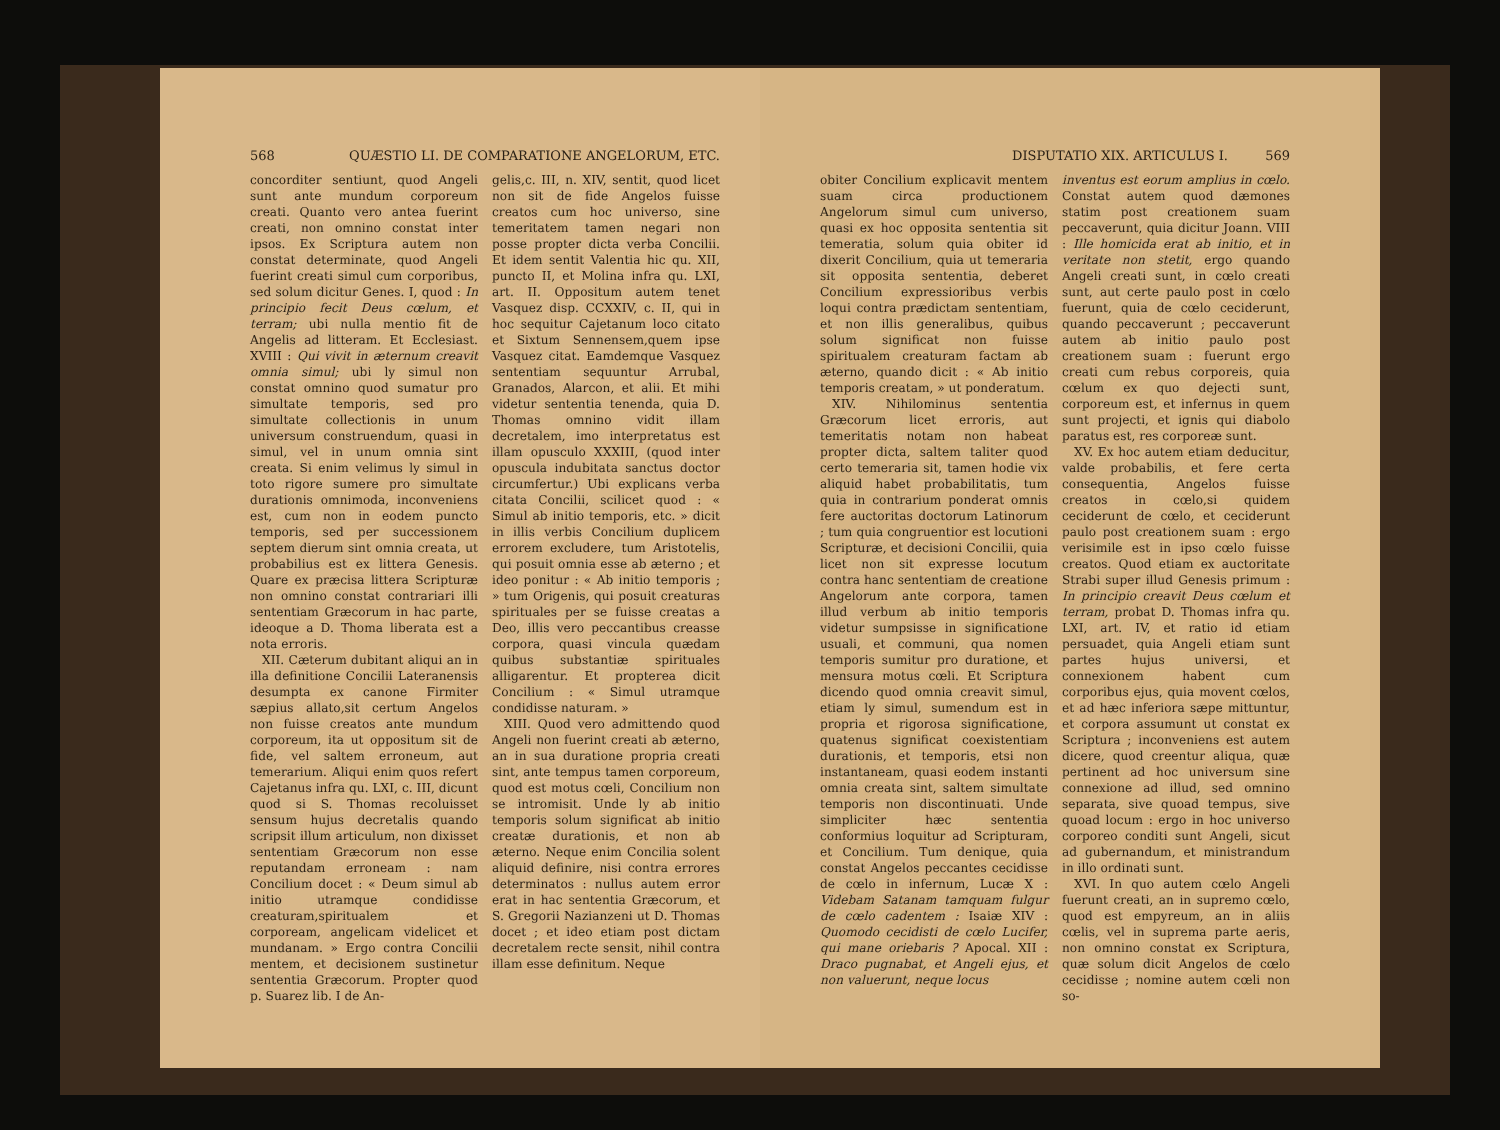568 QUÆSTIO LI. DE COMPARATIONE ANGELORUM, ETC.
concorditer sentiunt, quod Angeli sunt ante mundum corporeum creati. Quanto vero antea fuerint creati, non omnino constat inter ipsos. Ex Scriptura autem non constat determinate, quod Angeli fuerint creati simul cum corporibus, sed solum dicitur Genes. I, quod : In principio fecit Deus cœlum, et terram; ubi nulla mentio fit de Angelis ad litteram. Et Ecclesiast. XVIII : Qui vivit in æternum creavit omnia simul; ubi ly simul non constat omnino quod sumatur pro simultate temporis, sed pro simultate collectionis in unum universum construendum, quasi in simul, vel in unum omnia sint creata. Si enim velimus ly simul in toto rigore sumere pro simultate durationis omnimoda, inconveniens est, cum non in eodem puncto temporis, sed per successionem septem dierum sint omnia creata, ut probabilius est ex littera Genesis. Quare ex præcisa littera Scripturæ non omnino constat contrariari illi sententiam Græcorum in hac parte, ideoque a D. Thoma liberata est a nota erroris.
XII. Cæterum dubitant aliqui an in illa definitione Concilii Lateranensis desumpta ex canone Firmiter sæpius allato,sit certum Angelos non fuisse creatos ante mundum corporeum, ita ut oppositum sit de fide, vel saltem erroneum, aut temerarium. Aliqui enim quos refert Cajetanus infra qu. LXI, c. III, dicunt quod si S. Thomas recoluisset sensum hujus decretalis quando scripsit illum articulum, non dixisset sententiam Græcorum non esse reputandam erroneam : nam Concilium docet : « Deum simul ab initio utramque condidisse creaturam,spiritualem et corpoream, angelicam videlicet et mundanam. » Ergo contra Concilii mentem, et decisionem sustinetur sententia Græcorum. Propter quod p. Suarez lib. I de An-
gelis,c. III, n. XIV, sentit, quod licet non sit de fide Angelos fuisse creatos cum hoc universo, sine temeritatem tamen negari non posse propter dicta verba Concilii. Et idem sentit Valentia hic qu. XII, puncto II, et Molina infra qu. LXI, art. II. Oppositum autem tenet Vasquez disp. CCXXIV, c. II, qui in hoc sequitur Cajetanum loco citato et Sixtum Sennensem,quem ipse Vasquez citat. Eamdemque Vasquez sententiam sequuntur Arrubal, Granados, Alarcon, et alii. Et mihi videtur sententia tenenda, quia D. Thomas omnino vidit illam decretalem, imo interpretatus est illam opusculo XXXIII, (quod inter opuscula indubitata sanctus doctor circumfertur.) Ubi explicans verba citata Concilii, scilicet quod : « Simul ab initio temporis, etc. » dicit in illis verbis Concilium duplicem errorem excludere, tum Aristotelis, qui posuit omnia esse ab æterno ; et ideo ponitur : « Ab initio temporis ; » tum Origenis, qui posuit creaturas spirituales per se fuisse creatas a Deo, illis vero peccantibus creasse corpora, quasi vincula quædam quibus substantiæ spirituales alligarentur. Et propterea dicit Concilium : « Simul utramque condidisse naturam. »
XIII. Quod vero admittendo quod Angeli non fuerint creati ab æterno, an in sua duratione propria creati sint, ante tempus tamen corporeum, quod est motus cœli, Concilium non se intromisit. Unde ly ab initio temporis solum significat ab initio creatæ durationis, et non ab æterno. Neque enim Concilia solent aliquid definire, nisi contra errores determinatos : nullus autem error erat in hac sententia Græcorum, et S. Gregorii Nazianzeni ut D. Thomas docet ; et ideo etiam post dictam decretalem recte sensit, nihil contra illam esse definitum. Neque
DISPUTATIO XIX. ARTICULUS I. 569
obiter Concilium explicavit mentem suam circa productionem Angelorum simul cum universo, quasi ex hoc opposita sententia sit temeratia, solum quia obiter id dixerit Concilium, quia ut temeraria sit opposita sententia, deberet Concilium expressioribus verbis loqui contra prædictam sententiam, et non illis generalibus, quibus solum significat non fuisse spiritualem creaturam factam ab æterno, quando dicit : « Ab initio temporis creatam, » ut ponderatum.
XIV. Nihilominus sententia Græcorum licet erroris, aut temeritatis notam non habeat propter dicta, saltem taliter quod certo temeraria sit, tamen hodie vix aliquid habet probabilitatis, tum quia in contrarium ponderat omnis fere auctoritas doctorum Latinorum ; tum quia congruentior est locutioni Scripturæ, et decisioni Concilii, quia licet non sit expresse locutum contra hanc sententiam de creatione Angelorum ante corpora, tamen illud verbum ab initio temporis videtur sumpsisse in significatione usuali, et communi, qua nomen temporis sumitur pro duratione, et mensura motus cœli. Et Scriptura dicendo quod omnia creavit simul, etiam ly simul, sumendum est in propria et rigorosa significatione, quatenus significat coexistentiam durationis, et temporis, etsi non instantaneam, quasi eodem instanti omnia creata sint, saltem simultate temporis non discontinuati. Unde simpliciter hæc sententia conformius loquitur ad Scripturam, et Concilium. Tum denique, quia constat Angelos peccantes cecidisse de cœlo in infernum, Lucæ X : Videbam Satanam tamquam fulgur de cœlo cadentem : Isaiæ XIV : Quomodo cecidisti de cœlo Lucifer, qui mane oriebaris ? Apocal. XII : Draco pugnabat, et Angeli ejus, et non valuerunt, neque locus
inventus est eorum amplius in cœlo. Constat autem quod dæmones statim post creationem suam peccaverunt, quia dicitur Joann. VIII : Ille homicida erat ab initio, et in veritate non stetit, ergo quando Angeli creati sunt, in cœlo creati sunt, aut certe paulo post in cœlo fuerunt, quia de cœlo ceciderunt, quando peccaverunt ; peccaverunt autem ab initio paulo post creationem suam : fuerunt ergo creati cum rebus corporeis, quia cœlum ex quo dejecti sunt, corporeum est, et infernus in quem sunt projecti, et ignis qui diabolo paratus est, res corporeæ sunt.
XV. Ex hoc autem etiam deducitur, valde probabilis, et fere certa consequentia, Angelos fuisse creatos in cœlo,si quidem ceciderunt de cœlo, et ceciderunt paulo post creationem suam : ergo verisimile est in ipso cœlo fuisse creatos. Quod etiam ex auctoritate Strabi super illud Genesis primum : In principio creavit Deus cœlum et terram, probat D. Thomas infra qu. LXI, art. IV, et ratio id etiam persuadet, quia Angeli etiam sunt partes hujus universi, et connexionem habent cum corporibus ejus, quia movent cœlos, et ad hæc inferiora sæpe mittuntur, et corpora assumunt ut constat ex Scriptura ; inconveniens est autem dicere, quod creentur aliqua, quæ pertinent ad hoc universum sine connexione ad illud, sed omnino separata, sive quoad tempus, sive quoad locum : ergo in hoc universo corporeo conditi sunt Angeli, sicut ad gubernandum, et ministrandum in illo ordinati sunt.
XVI. In quo autem cœlo Angeli fuerunt creati, an in supremo cœlo, quod est empyreum, an in aliis cœlis, vel in suprema parte aeris, non omnino constat ex Scriptura, quæ solum dicit Angelos de cœlo cecidisse ; nomine autem cœli non so-